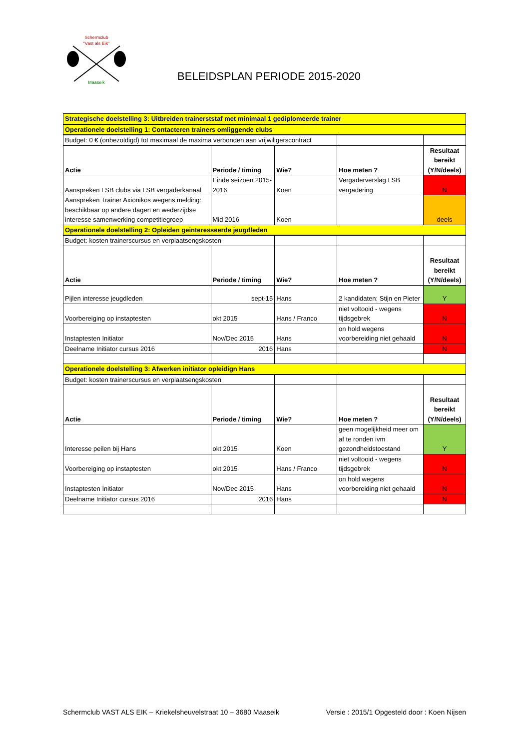Schermclub
"Vast als Eik"
Maaseik
BELEIDSPLAN PERIODE 2015-2020
| Strategische doelstelling 3: Uitbreiden trainerststaf met minimaal 1 gediplomeerde trainer | | | | |
| Operationele doelstelling 1: Contacteren trainers omliggende clubs | | | | |
| Budget: 0 € (onbezoldigd) tot maximaal de maxima verbonden aan vrijwillgerscontract | | | | |
| Actie | Periode / timing | Wie? | Hoe meten ? | Resultaat bereikt (Y/N/deels) |
| Aanspreken LSB clubs via LSB vergaderkanaal | Einde seizoen 2015-2016 | Koen | Vergaderverslag LSB vergadering | N |
| Aanspreken Trainer Axionikos wegens melding: beschikbaar op andere dagen en wederzijdse interesse samenwerking competitiegroep | Mid 2016 | Koen | | deels |
| Operationele doelstelling 2: Opleiden geinteresseerde jeugdleden | | | | |
| Budget: kosten trainerscursus en verplaatsengskosten | | | | |
| Actie | Periode / timing | Wie? | Hoe meten ? | Resultaat bereikt (Y/N/deels) |
| Pijlen interesse jeugdleden | sept-15 | Hans | 2 kandidaten: Stijn en Pieter | Y |
| Voorbereiging op instaptesten | okt 2015 | Hans / Franco | niet voltooid - wegens tijdsgebrek | N |
| Instaptesten Initiator | Nov/Dec 2015 | Hans | on hold wegens voorbereiding niet gehaald | N |
| Deelname Initiator cursus 2016 | 2016 | Hans | | N |
| Operationele doelstelling 3: Afwerken initiator opleidign Hans | | | | |
| Budget: kosten trainerscursus en verplaatsengskosten | | | | |
| Actie | Periode / timing | Wie? | Hoe meten ? | Resultaat bereikt (Y/N/deels) |
| Interesse peilen bij Hans | okt 2015 | Koen | geen mogelijkheid meer om af te ronden ivm gezondheidstoestand | Y |
| Voorbereiging op instaptesten | okt 2015 | Hans / Franco | niet voltooid - wegens tijdsgebrek | N |
| Instaptesten Initiator | Nov/Dec 2015 | Hans | on hold wegens voorbereiding niet gehaald | N |
| Deelname Initiator cursus 2016 | 2016 | Hans | | N |
Schermclub VAST ALS EIK – Kriekelsheuvelstraat 10 – 3680 Maaseik Versie : 2015/1 Opgesteld door : Koen Nijsen